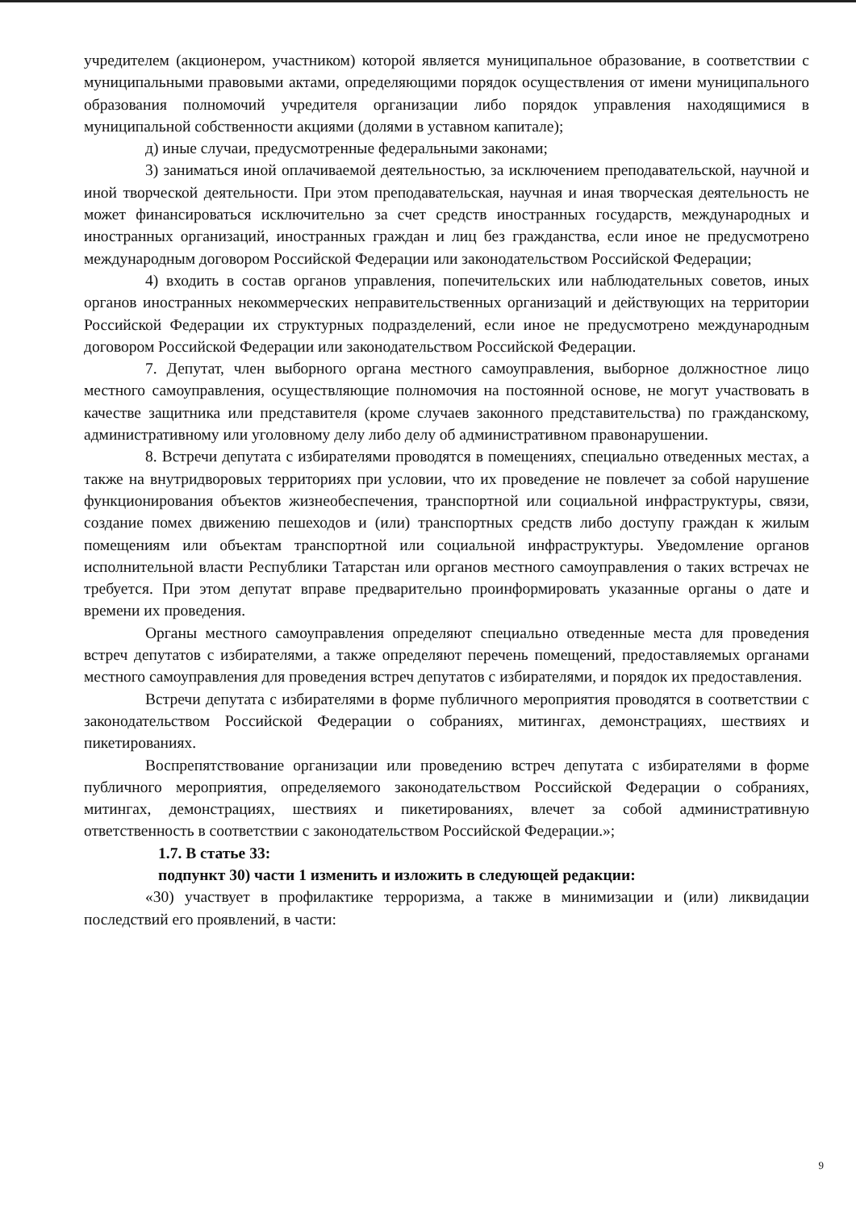учредителем (акционером, участником) которой является муниципальное образование, в соответствии с муниципальными правовыми актами, определяющими порядок осуществления от имени муниципального образования полномочий учредителя организации либо порядок управления находящимися в муниципальной собственности акциями (долями в уставном капитале);
д) иные случаи, предусмотренные федеральными законами;
3) заниматься иной оплачиваемой деятельностью, за исключением преподавательской, научной и иной творческой деятельности. При этом преподавательская, научная и иная творческая деятельность не может финансироваться исключительно за счет средств иностранных государств, международных и иностранных организаций, иностранных граждан и лиц без гражданства, если иное не предусмотрено международным договором Российской Федерации или законодательством Российской Федерации;
4) входить в состав органов управления, попечительских или наблюдательных советов, иных органов иностранных некоммерческих неправительственных организаций и действующих на территории Российской Федерации их структурных подразделений, если иное не предусмотрено международным договором Российской Федерации или законодательством Российской Федерации.
7. Депутат, член выборного органа местного самоуправления, выборное должностное лицо местного самоуправления, осуществляющие полномочия на постоянной основе, не могут участвовать в качестве защитника или представителя (кроме случаев законного представительства) по гражданскому, административному или уголовному делу либо делу об административном правонарушении.
8. Встречи депутата с избирателями проводятся в помещениях, специально отведенных местах, а также на внутридворовых территориях при условии, что их проведение не повлечет за собой нарушение функционирования объектов жизнеобеспечения, транспортной или социальной инфраструктуры, связи, создание помех движению пешеходов и (или) транспортных средств либо доступу граждан к жилым помещениям или объектам транспортной или социальной инфраструктуры. Уведомление органов исполнительной власти Республики Татарстан или органов местного самоуправления о таких встречах не требуется. При этом депутат вправе предварительно проинформировать указанные органы о дате и времени их проведения.
Органы местного самоуправления определяют специально отведенные места для проведения встреч депутатов с избирателями, а также определяют перечень помещений, предоставляемых органами местного самоуправления для проведения встреч депутатов с избирателями, и порядок их предоставления.
Встречи депутата с избирателями в форме публичного мероприятия проводятся в соответствии с законодательством Российской Федерации о собраниях, митингах, демонстрациях, шествиях и пикетированиях.
Воспрепятствование организации или проведению встреч депутата с избирателями в форме публичного мероприятия, определяемого законодательством Российской Федерации о собраниях, митингах, демонстрациях, шествиях и пикетированиях, влечет за собой административную ответственность в соответствии с законодательством Российской Федерации.»;
1.7. В статье 33:
подпункт 30) части 1 изменить и изложить в следующей редакции:
«30) участвует в профилактике терроризма, а также в минимизации и (или) ликвидации последствий его проявлений, в части:
9